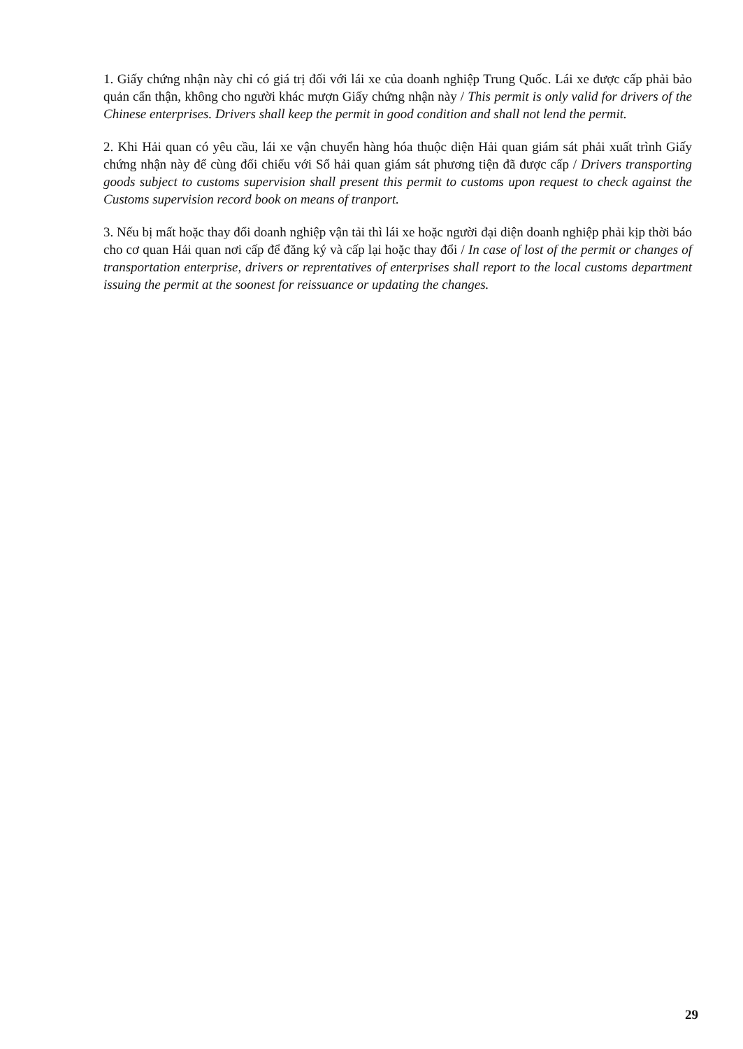1. Giấy chứng nhận này chỉ có giá trị đối với lái xe của doanh nghiệp Trung Quốc. Lái xe được cấp phải bảo quản cẩn thận, không cho người khác mượn Giấy chứng nhận này / This permit is only valid for drivers of the Chinese enterprises. Drivers shall keep the permit in good condition and shall not lend the permit.
2. Khi Hải quan có yêu cầu, lái xe vận chuyển hàng hóa thuộc diện Hải quan giám sát phải xuất trình Giấy chứng nhận này để cùng đối chiếu với Sổ hải quan giám sát phương tiện đã được cấp / Drivers transporting goods subject to customs supervision shall present this permit to customs upon request to check against the Customs supervision record book on means of tranport.
3. Nếu bị mất hoặc thay đổi doanh nghiệp vận tải thì lái xe hoặc người đại diện doanh nghiệp phải kịp thời báo cho cơ quan Hải quan nơi cấp để đăng ký và cấp lại hoặc thay đổi / In case of lost of the permit or changes of transportation enterprise, drivers or reprentatives of enterprises shall report to the local customs department issuing the permit at the soonest for reissuance or updating the changes.
29